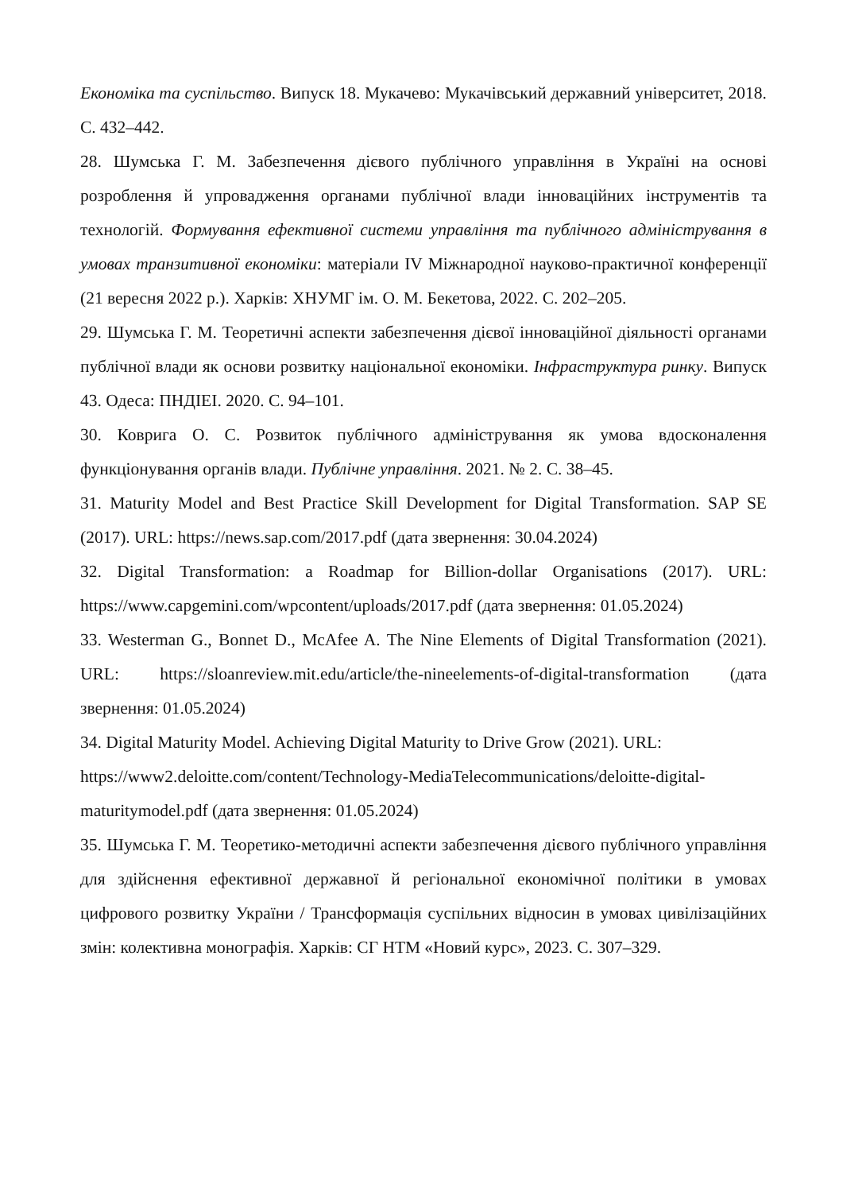Економіка та суспільство. Випуск 18. Мукачево: Мукачівський державний університет, 2018. С. 432–442.
28. Шумська Г. М. Забезпечення дієвого публічного управління в Україні на основі розроблення й упровадження органами публічної влади інноваційних інструментів та технологій. Формування ефективної системи управління та публічного адміністрування в умовах транзитивної економіки: матеріали IV Міжнародної науково-практичної конференції (21 вересня 2022 р.). Харків: ХНУМГ ім. О. М. Бекетова, 2022. С. 202–205.
29. Шумська Г. М. Теоретичні аспекти забезпечення дієвої інноваційної діяльності органами публічної влади як основи розвитку національної економіки. Інфраструктура ринку. Випуск 43. Одеса: ПНДІЕІ. 2020. С. 94–101.
30. Коврига О. С. Розвиток публічного адміністрування як умова вдосконалення функціонування органів влади. Публічне управління. 2021. № 2. С. 38–45.
31. Maturity Model and Best Practice Skill Development for Digital Transformation. SAP SE (2017). URL: https://news.sap.com/2017.pdf (дата звернення: 30.04.2024)
32. Digital Transformation: a Roadmap for Billion-dollar Organisations (2017). URL: https://www.capgemini.com/wpcontent/uploads/2017.pdf (дата звернення: 01.05.2024)
33. Westerman G., Bonnet D., McAfee A. The Nine Elements of Digital Transformation (2021). URL: https://sloanreview.mit.edu/article/the-nineelements-of-digital-transformation (дата звернення: 01.05.2024)
34. Digital Maturity Model. Achieving Digital Maturity to Drive Grow (2021). URL: https://www2.deloitte.com/content/Technology-MediaTelecommunications/deloitte-digital-maturitymodel.pdf (дата звернення: 01.05.2024)
35. Шумська Г. М. Теоретико-методичні аспекти забезпечення дієвого публічного управління для здійснення ефективної державної й регіональної економічної політики в умовах цифрового розвитку України / Трансформація суспільних відносин в умовах цивілізаційних змін: колективна монографія. Харків: СГ НТМ «Новий курс», 2023. С. 307–329.